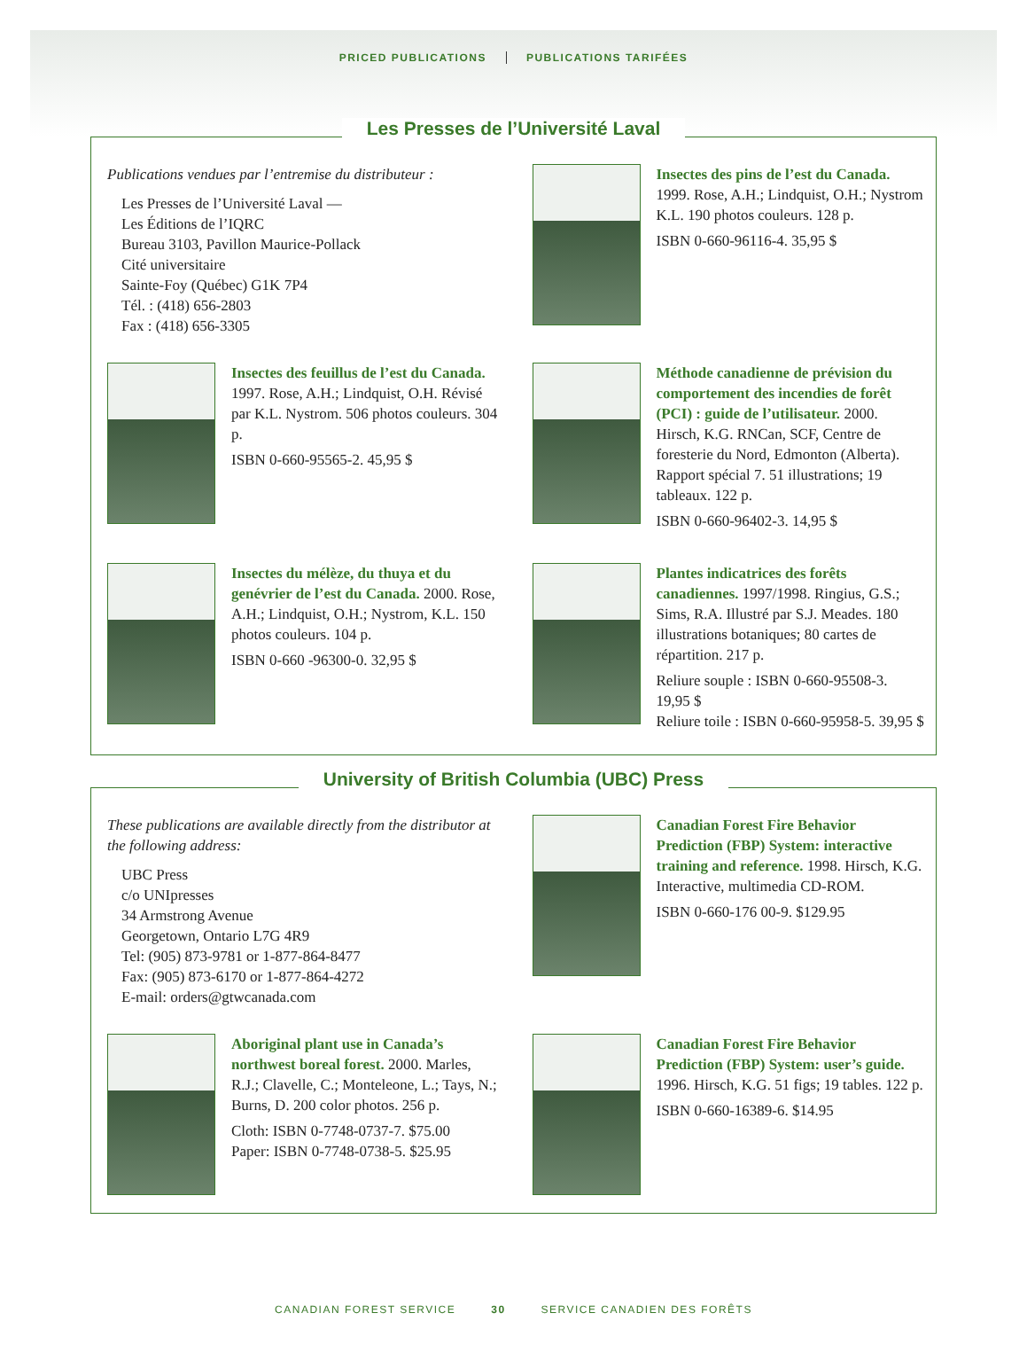PRICED PUBLICATIONS PUBLICATIONS TARIFÉES
Les Presses de l’Université Laval
Publications vendues par l’entremise du distributeur :
Les Presses de l’Université Laval —
Les Éditions de l’IQRC
Bureau 3103, Pavillon Maurice-Pollack
Cité universitaire
Sainte-Foy (Québec) G1K 7P4
Tél. : (418) 656-2803
Fax : (418) 656-3305
Insectes des pins de l’est du Canada. 1999. Rose, A.H.; Lindquist, O.H.; Nystrom K.L. 190 photos couleurs. 128 p.
ISBN 0-660-96116-4. 35,95 $
Insectes des feuillus de l’est du Canada. 1997. Rose, A.H.; Lindquist, O.H. Révisé par K.L. Nystrom. 506 photos couleurs. 304 p.
ISBN 0-660-95565-2. 45,95 $
Méthode canadienne de prévision du comportement des incendies de forêt (PCI) : guide de l’utilisateur. 2000. Hirsch, K.G. RNCan, SCF, Centre de foresterie du Nord, Edmonton (Alberta). Rapport spécial 7. 51 illustrations; 19 tableaux. 122 p.
ISBN 0-660-96402-3. 14,95 $
Insectes du mélèze, du thuya et du genévrier de l’est du Canada. 2000. Rose, A.H.; Lindquist, O.H.; Nystrom, K.L. 150 photos couleurs. 104 p.
ISBN 0-660 -96300-0. 32,95 $
Plantes indicatrices des forêts canadiennes. 1997/1998. Ringius, G.S.; Sims, R.A. Illustré par S.J. Meades. 180 illustrations botaniques; 80 cartes de répartition. 217 p.
Reliure souple : ISBN 0-660-95508-3. 19,95 $
Reliure toile : ISBN 0-660-95958-5. 39,95 $
University of British Columbia (UBC) Press
These publications are available directly from the distributor at the following address:
UBC Press
c/o UNIpresses
34 Armstrong Avenue
Georgetown, Ontario L7G 4R9
Tel: (905) 873-9781 or 1-877-864-8477
Fax: (905) 873-6170 or 1-877-864-4272
E-mail: orders@gtwcanada.com
Canadian Forest Fire Behavior Prediction (FBP) System: interactive training and reference. 1998. Hirsch, K.G. Interactive, multimedia CD-ROM.
ISBN 0-660-176 00-9. $129.95
Aboriginal plant use in Canada’s northwest boreal forest. 2000. Marles, R.J.; Clavelle, C.; Monteleone, L.; Tays, N.; Burns, D. 200 color photos. 256 p.
Cloth: ISBN 0-7748-0737-7. $75.00
Paper: ISBN 0-7748-0738-5. $25.95
Canadian Forest Fire Behavior Prediction (FBP) System: user’s guide. 1996. Hirsch, K.G. 51 figs; 19 tables. 122 p.
ISBN 0-660-16389-6. $14.95
CANADIAN FOREST SERVICE 30 SERVICE CANADIEN DES FORÊTS